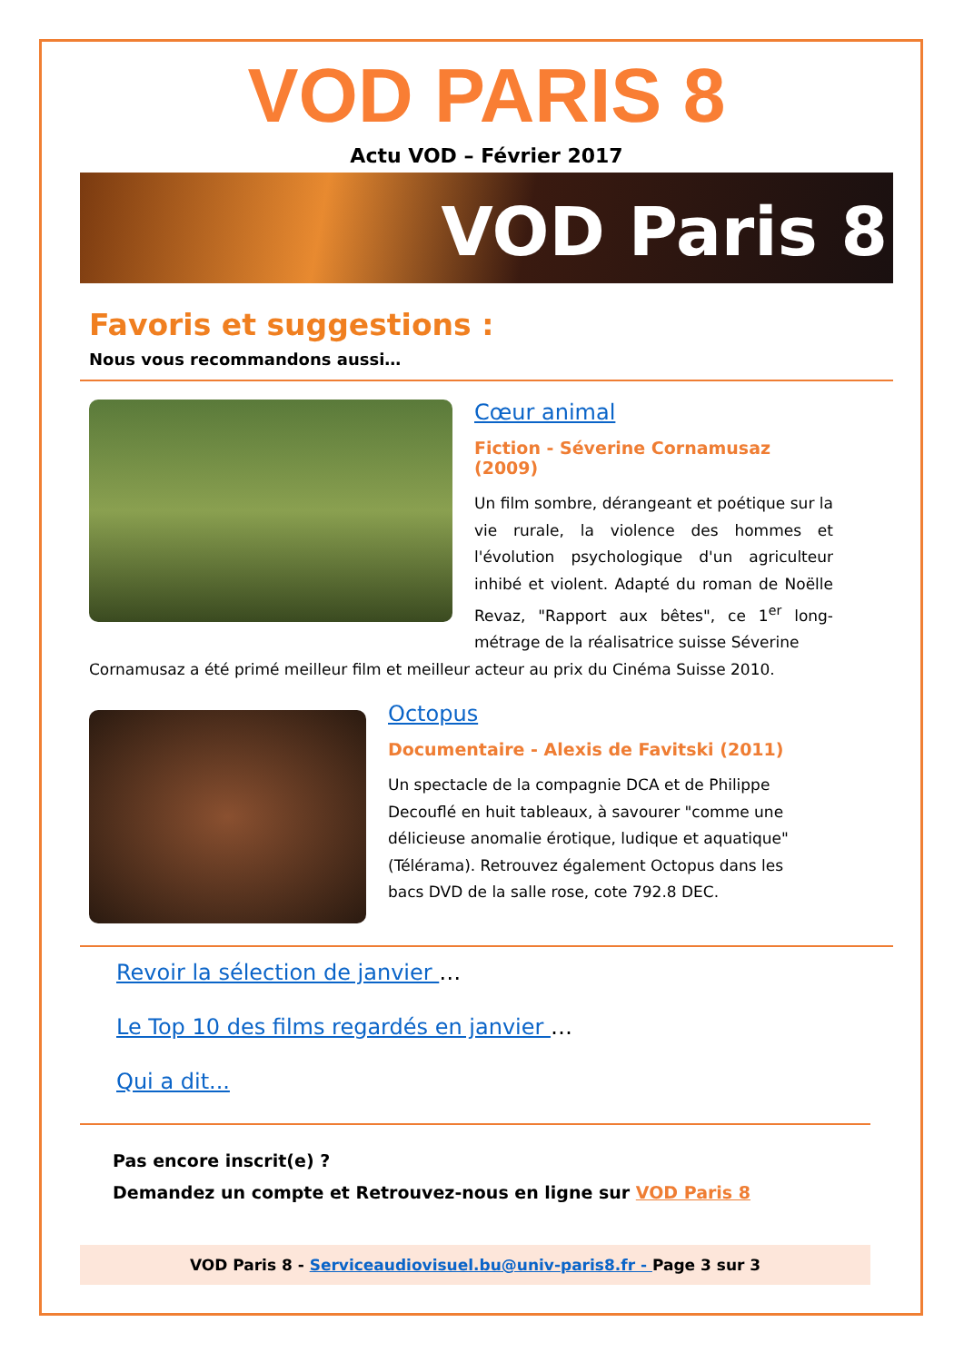VOD PARIS 8
Actu VOD – Février 2017
VOD Paris 8
Favoris et suggestions :
Nous vous recommandons aussi…
Cœur animal
Fiction - Séverine Cornamusaz (2009)
Un film sombre, dérangeant et poétique sur la vie rurale, la violence des hommes et l'évolution psychologique d'un agriculteur inhibé et violent. Adapté du roman de Noëlle Revaz, "Rapport aux bêtes", ce 1<sup>er</sup> long-métrage de la réalisatrice suisse Séverine
Cornamusaz a été primé meilleur film et meilleur acteur au prix du Cinéma Suisse 2010.
Octopus
Documentaire - Alexis de Favitski (2011)
Un spectacle de la compagnie DCA et de Philippe Decouflé en huit tableaux, à savourer "comme une délicieuse anomalie érotique, ludique et aquatique" (Télérama). Retrouvez également Octopus dans les bacs DVD de la salle rose, cote 792.8 DEC.
Revoir la sélection de janvier …
Le Top 10 des films regardés en janvier …
Qui a dit...
Pas encore inscrit(e) ?
Demandez un compte et Retrouvez-nous en ligne sur VOD Paris 8
VOD Paris 8 - Serviceaudiovisuel.bu@univ-paris8.fr - Page 3 sur 3